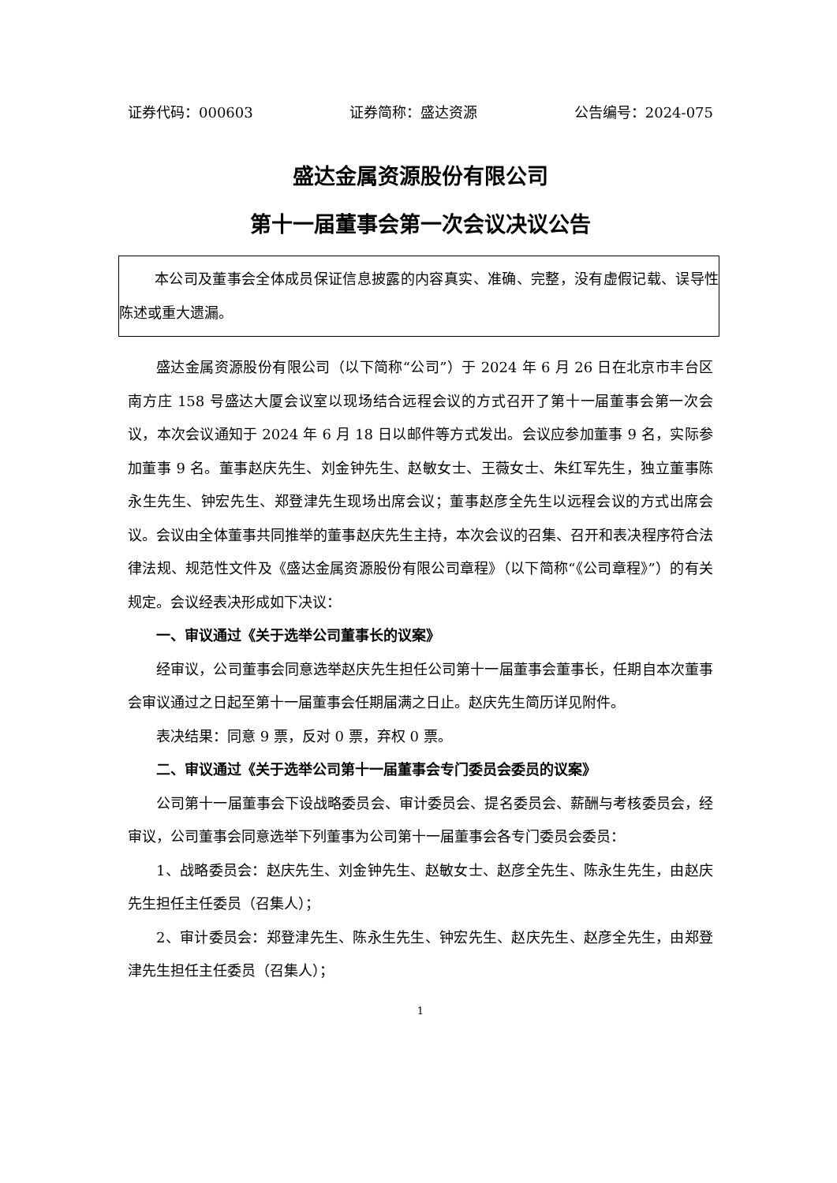证券代码：000603 证券简称：盛达资源 公告编号：2024-075
盛达金属资源股份有限公司
第十一届董事会第一次会议决议公告
本公司及董事会全体成员保证信息披露的内容真实、准确、完整，没有虚假记载、误导性陈述或重大遗漏。
盛达金属资源股份有限公司（以下简称“公司”）于 2024 年 6 月 26 日在北京市丰台区南方庄 158 号盛达大厦会议室以现场结合远程会议的方式召开了第十一届董事会第一次会议，本次会议通知于 2024 年 6 月 18 日以邮件等方式发出。会议应参加董事 9 名，实际参加董事 9 名。董事赵庆先生、刘金钟先生、赵敏女士、王薇女士、朱红军先生，独立董事陈永生先生、钟宏先生、郑登津先生现场出席会议；董事赵彦全先生以远程会议的方式出席会议。会议由全体董事共同推举的董事赵庆先生主持，本次会议的召集、召开和表决程序符合法律法规、规范性文件及《盛达金属资源股份有限公司章程》（以下简称“《公司章程》”）的有关规定。会议经表决形成如下决议：
一、审议通过《关于选举公司董事长的议案》
经审议，公司董事会同意选举赵庆先生担任公司第十一届董事会董事长，任期自本次董事会审议通过之日起至第十一届董事会任期届满之日止。赵庆先生简历详见附件。
表决结果：同意 9 票，反对 0 票，弃权 0 票。
二、审议通过《关于选举公司第十一届董事会专门委员会委员的议案》
公司第十一届董事会下设战略委员会、审计委员会、提名委员会、薪酬与考核委员会，经审议，公司董事会同意选举下列董事为公司第十一届董事会各专门委员会委员：
1、战略委员会：赵庆先生、刘金钟先生、赵敏女士、赵彦全先生、陈永生先生，由赵庆先生担任主任委员（召集人）；
2、审计委员会：郑登津先生、陈永生先生、钟宏先生、赵庆先生、赵彦全先生，由郑登津先生担任主任委员（召集人）；
1